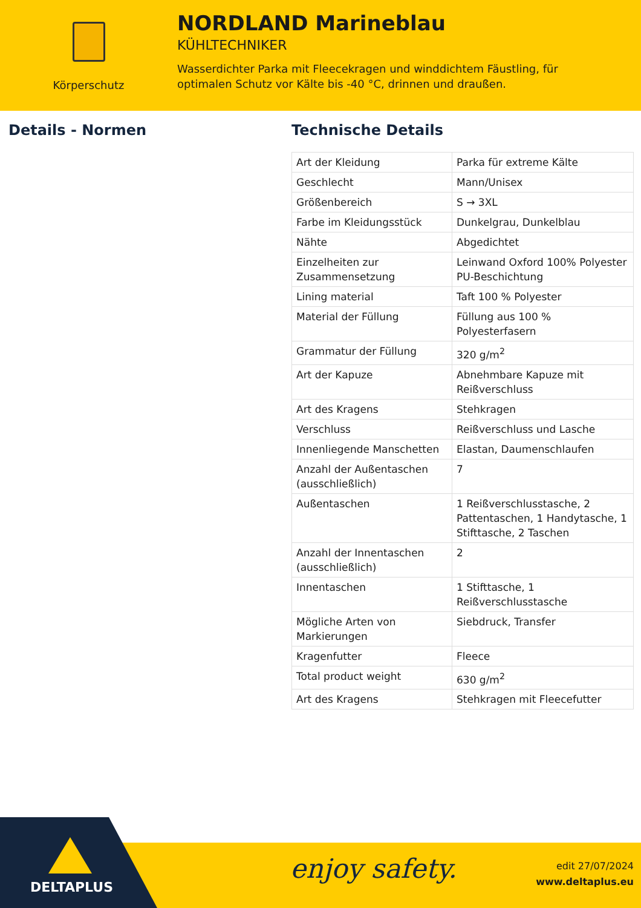Körperschutz
NORDLAND Marineblau
KÜHLTECHNIKER
Wasserdichter Parka mit Fleecekragen und winddichtem Fäustling, für optimalen Schutz vor Kälte bis -40 °C, drinnen und draußen.
Details - Normen Technische Details
| Art der Kleidung | Parka für extreme Kälte |
| Geschlecht | Mann/Unisex |
| Größenbereich | S → 3XL |
| Farbe im Kleidungsstück | Dunkelgrau, Dunkelblau |
| Nähte | Abgedichtet |
| Einzelheiten zur Zusammensetzung | Leinwand Oxford 100% Polyester PU-Beschichtung |
| Lining material | Taft 100 % Polyester |
| Material der Füllung | Füllung aus 100 % Polyesterfasern |
| Grammatur der Füllung | 320 g/m<sup>2</sup> |
| Art der Kapuze | Abnehmbare Kapuze mit Reißverschluss |
| Art des Kragens | Stehkragen |
| Verschluss | Reißverschluss und Lasche |
| Innenliegende Manschetten | Elastan, Daumenschlaufen |
| Anzahl der Außentaschen (ausschließlich) | 7 |
| Außentaschen | 1 Reißverschlusstasche, 2 Pattentaschen, 1 Handytasche, 1 Stifttasche, 2 Taschen |
| Anzahl der Innentaschen (ausschließlich) | 2 |
| Innentaschen | 1 Stifttasche, 1 Reißverschlusstasche |
| Mögliche Arten von Markierungen | Siebdruck, Transfer |
| Kragenfutter | Fleece |
| Total product weight | 630 g/m<sup>2</sup> |
| Art des Kragens | Stehkragen mit Fleecefutter |
DELTAPLUS
enjoy safety.
edit 27/07/2024
www.deltaplus.eu